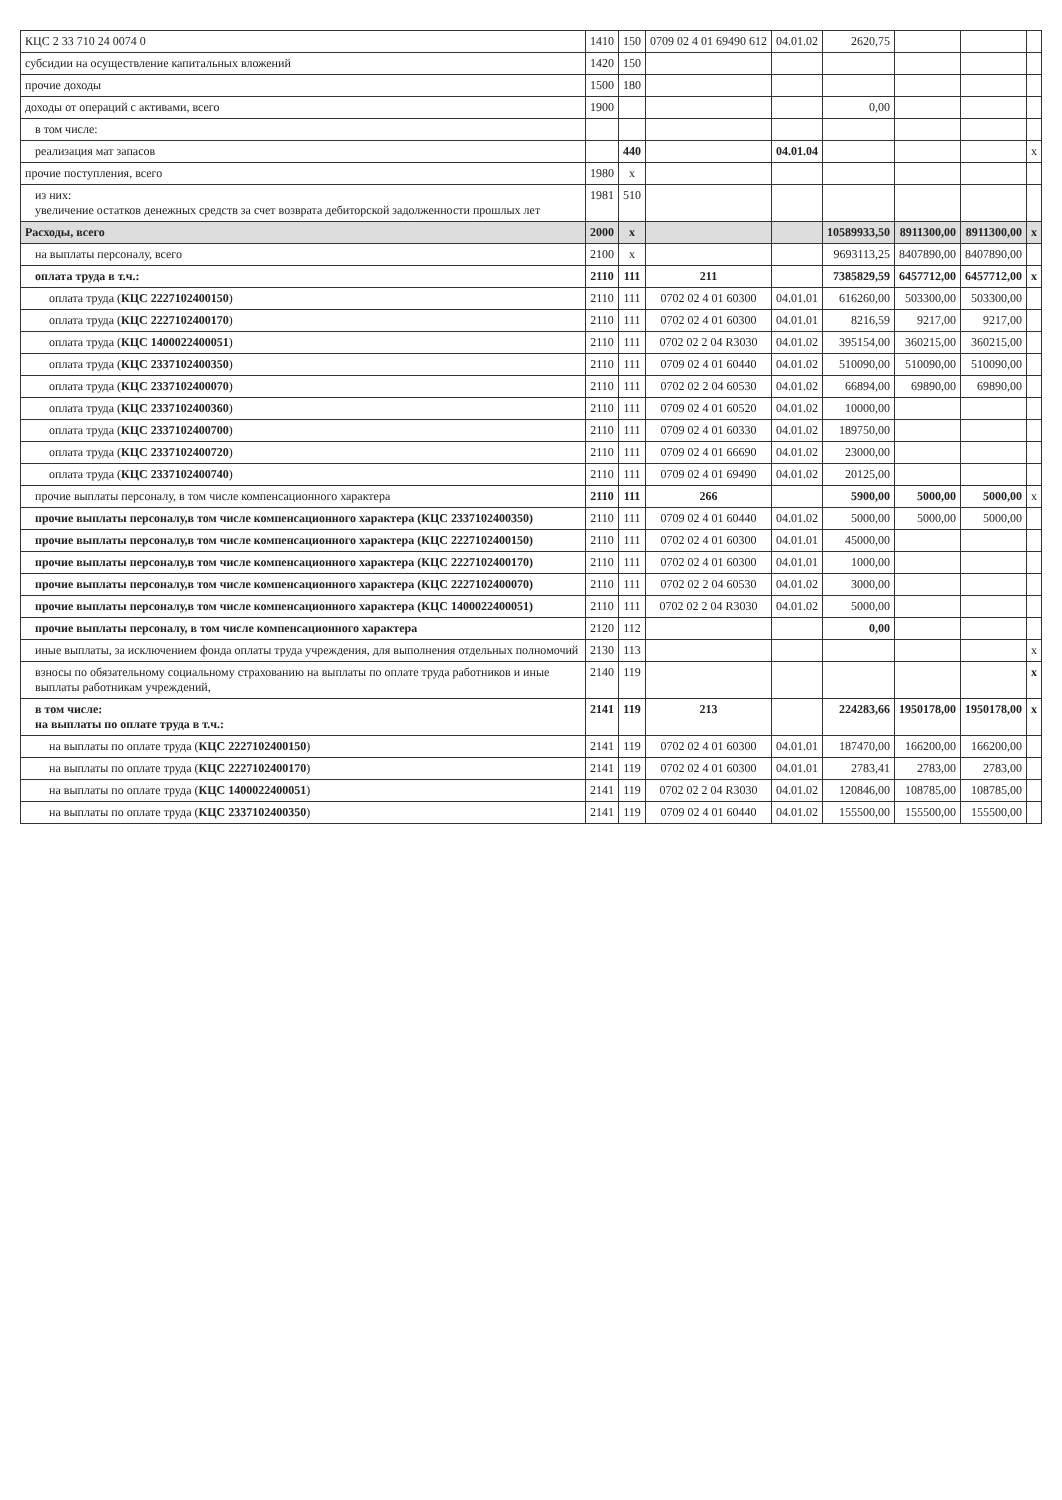| КЦС 2 33 710 24 0074 0 | 1410 | 150 | 0709 02 4 01 69490 612 | 04.01.02 | 2620,75 | | | |
| субсидии на осуществление капитальных вложений | 1420 | 150 | | | | | | |
| прочие доходы | 1500 | 180 | | | | | | |
| доходы от операций с активами, всего | 1900 | | | | 0,00 | | | |
| в том числе: | | | | | | | | |
| реализация мат запасов | | 440 | | 04.01.04 | | | | x |
| прочие поступления, всего | 1980 | x | | | | | | |
| из них: увеличение остатков денежных средств за счет возврата дебиторской задолженности прошлых лет | 1981 | 510 | | | | | | |
| Расходы, всего | 2000 | x | | | 10589933,50 | 8911300,00 | 8911300,00 | x |
| на выплаты персоналу, всего | 2100 | x | | | 9693113,25 | 8407890,00 | 8407890,00 | |
| оплата труда в т.ч.: | 2110 | 111 | 211 | | 7385829,59 | 6457712,00 | 6457712,00 | x |
| оплата труда ( КЦС 2227102400150 ) | 2110 | 111 | 0702 02 4 01 60300 | 04.01.01 | 616260,00 | 503300,00 | 503300,00 | |
| оплата труда ( КЦС 2227102400170 ) | 2110 | 111 | 0702 02 4 01 60300 | 04.01.01 | 8216,59 | 9217,00 | 9217,00 | |
| оплата труда ( КЦС 1400022400051 ) | 2110 | 111 | 0702 02 2 04 R3030 | 04.01.02 | 395154,00 | 360215,00 | 360215,00 | |
| оплата труда ( КЦС 2337102400350 ) | 2110 | 111 | 0709 02 4 01 60440 | 04.01.02 | 510090,00 | 510090,00 | 510090,00 | |
| оплата труда ( КЦС 2337102400070 ) | 2110 | 111 | 0702 02 2 04 60530 | 04.01.02 | 66894,00 | 69890,00 | 69890,00 | |
| оплата труда ( КЦС 2337102400360 ) | 2110 | 111 | 0709 02 4 01 60520 | 04.01.02 | 10000,00 | | | |
| оплата труда ( КЦС 2337102400700 ) | 2110 | 111 | 0709 02 4 01 60330 | 04.01.02 | 189750,00 | | | |
| оплата труда ( КЦС 2337102400720 ) | 2110 | 111 | 0709 02 4 01 66690 | 04.01.02 | 23000,00 | | | |
| оплата труда ( КЦС 2337102400740 ) | 2110 | 111 | 0709 02 4 01 69490 | 04.01.02 | 20125,00 | | | |
| прочие выплаты персоналу, в том числе компенсационного характера | 2110 | 111 | 266 | | 5900,00 | 5000,00 | 5000,00 | x |
| прочие выплаты персоналу,в том числе компенсационного характера (КЦС 2337102400350) | 2110 | 111 | 0709 02 4 01 60440 | 04.01.02 | 5000,00 | 5000,00 | 5000,00 | |
| прочие выплаты персоналу,в том числе компенсационного характера (КЦС 2227102400150) | 2110 | 111 | 0702 02 4 01 60300 | 04.01.01 | 45000,00 | | | |
| прочие выплаты персоналу,в том числе компенсационного характера (КЦС 2227102400170) | 2110 | 111 | 0702 02 4 01 60300 | 04.01.01 | 1000,00 | | | |
| прочие выплаты персоналу,в том числе компенсационного характера (КЦС 2227102400070) | 2110 | 111 | 0702 02 2 04 60530 | 04.01.02 | 3000,00 | | | |
| прочие выплаты персоналу,в том числе компенсационного характера (КЦС 1400022400051) | 2110 | 111 | 0702 02 2 04 R3030 | 04.01.02 | 5000,00 | | | |
| прочие выплаты персоналу, в том числе компенсационного характера | 2120 | 112 | | | 0,00 | | | |
| иные выплаты, за исключением фонда оплаты труда учреждения, для выполнения отдельных полномочий | 2130 | 113 | | | | | | x |
| взносы по обязательному социальному страхованию на выплаты по оплате труда работников и иные выплаты работникам учреждений, | 2140 | 119 | | | | | | x |
| в том числе: на выплаты по оплате труда в т.ч.: | 2141 | 119 | 213 | | 224283,66 | 1950178,00 | 1950178,00 | x |
| на выплаты по оплате труда ( КЦС 2227102400150 ) | 2141 | 119 | 0702 02 4 01 60300 | 04.01.01 | 187470,00 | 166200,00 | 166200,00 | |
| на выплаты по оплате труда ( КЦС 2227102400170 ) | 2141 | 119 | 0702 02 4 01 60300 | 04.01.01 | 2783,41 | 2783,00 | 2783,00 | |
| на выплаты по оплате труда ( КЦС 1400022400051 ) | 2141 | 119 | 0702 02 2 04 R3030 | 04.01.02 | 120846,00 | 108785,00 | 108785,00 | |
| на выплаты по оплате труда ( КЦС 2337102400350 ) | 2141 | 119 | 0709 02 4 01 60440 | 04.01.02 | 155500,00 | 155500,00 | 155500,00 | |